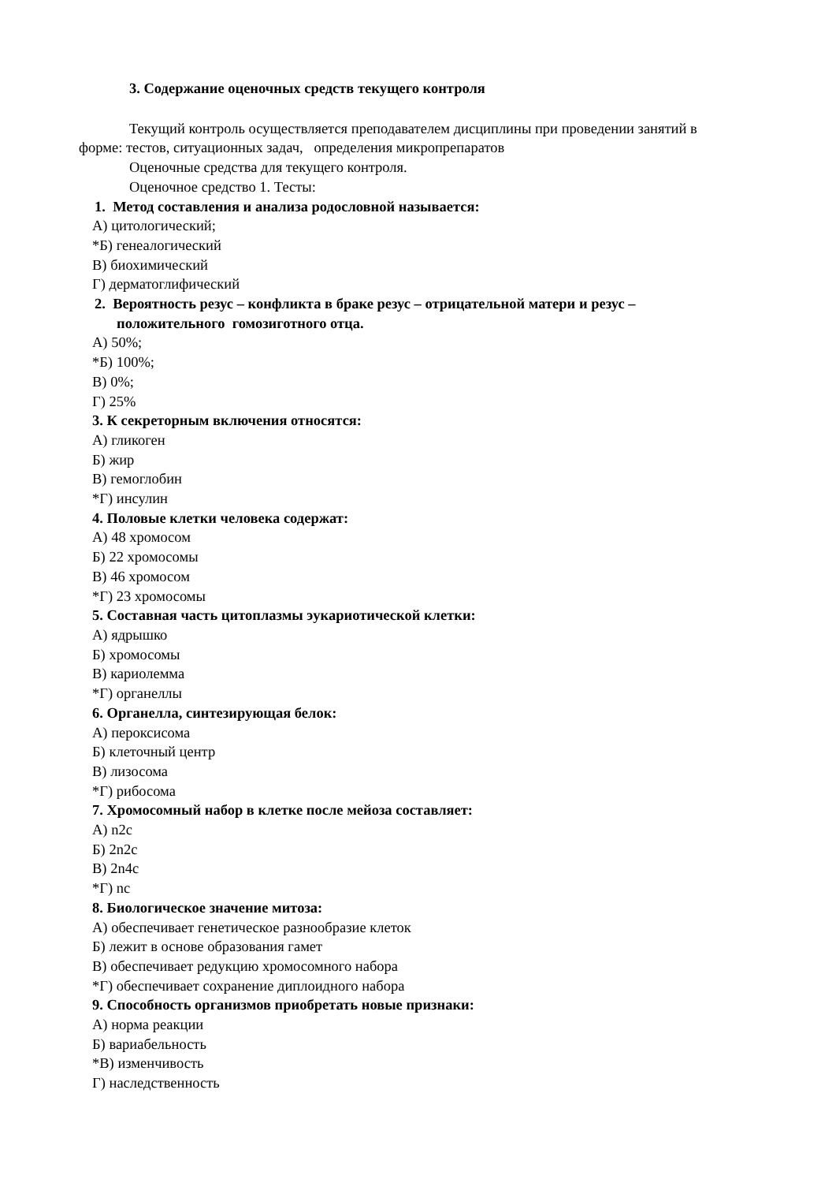3. Содержание оценочных средств текущего контроля
Текущий контроль осуществляется преподавателем дисциплины при проведении занятий в форме: тестов, ситуационных задач, определения микропрепаратов
Оценочные средства для текущего контроля.
Оценочное средство 1. Тесты:
1. Метод составления и анализа родословной называется:
А) цитологический;
*Б) генеалогический
В) биохимический
Г) дерматоглифический
2. Вероятность резус – конфликта в браке резус – отрицательной матери и резус – положительного гомозиготного отца.
А) 50%;
*Б) 100%;
В) 0%;
Г) 25%
3. К секреторным включения относятся:
А) гликоген
Б) жир
В) гемоглобин
*Г) инсулин
4. Половые клетки человека содержат:
А) 48 хромосом
Б) 22 хромосомы
В) 46 хромосом
*Г) 23 хромосомы
5. Составная часть цитоплазмы эукариотической клетки:
А) ядрышко
Б) хромосомы
В) кариолемма
*Г) органеллы
6. Органелла, синтезирующая белок:
А) пероксисома
Б) клеточный центр
В) лизосома
*Г) рибосома
7. Хромосомный набор в клетке после мейоза составляет:
А) n2c
Б) 2n2c
В) 2n4c
*Г) nc
8. Биологическое значение митоза:
А) обеспечивает генетическое разнообразие клеток
Б) лежит в основе образования гамет
В) обеспечивает редукцию хромосомного набора
*Г) обеспечивает сохранение диплоидного набора
9. Способность организмов приобретать новые признаки:
А) норма реакции
Б) вариабельность
*В) изменчивость
Г) наследственность